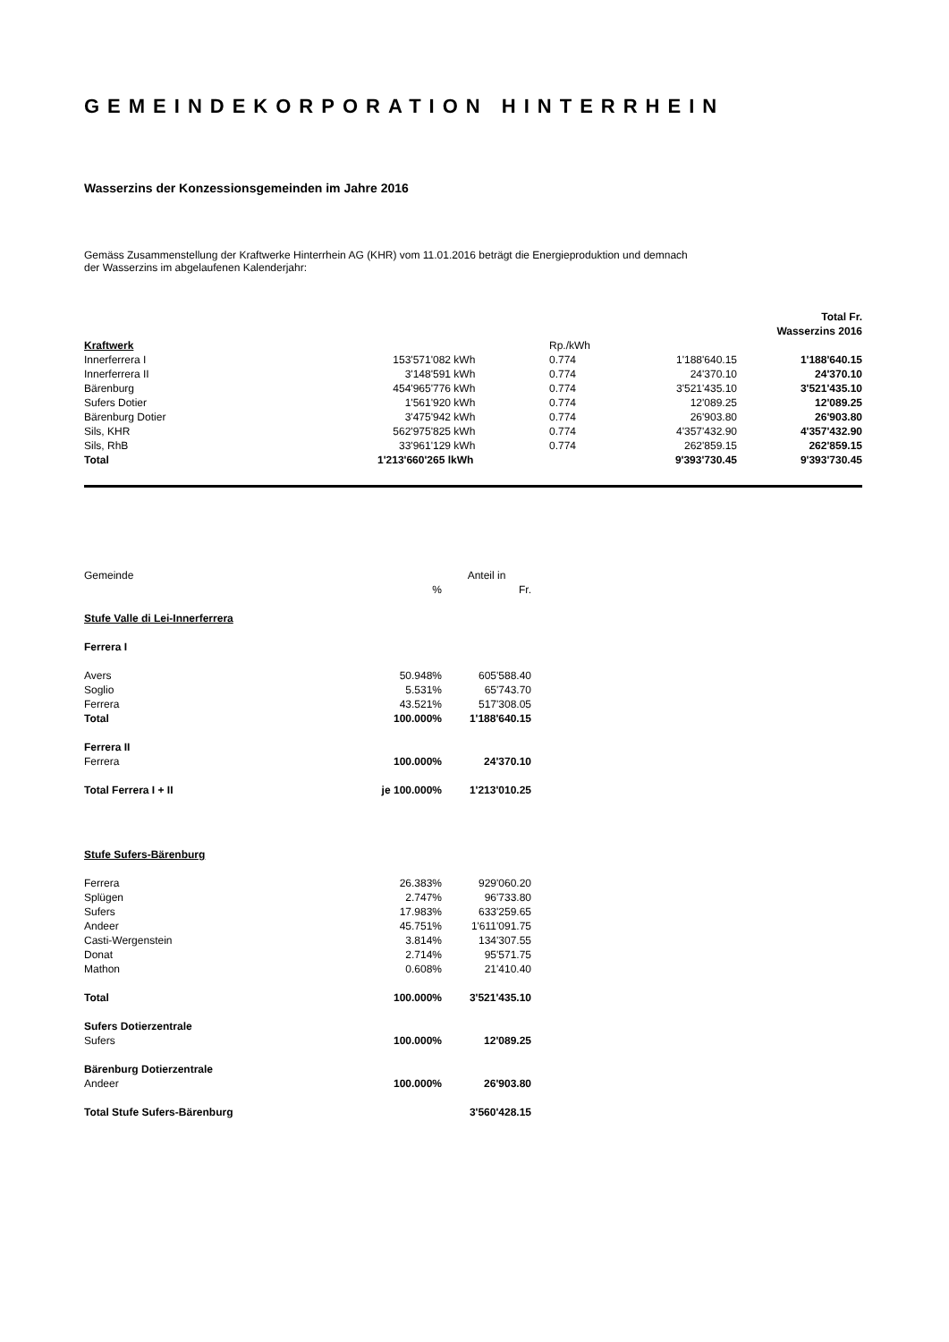GEMEINDEKORPORATION HINTERRHEIN
Wasserzins der Konzessionsgemeinden im Jahre 2016
Gemäss Zusammenstellung der Kraftwerke Hinterrhein AG (KHR) vom 11.01.2016 beträgt die Energieproduktion und demnach
der Wasserzins im abgelaufenen Kalenderjahr:
| | | | | | Total Fr. Wasserzins 2016 |
| Kraftwerk | | | Rp./kWh | | |
| Innerferrera I | 153'571'082 | kWh | 0.774 | 1'188'640.15 | 1'188'640.15 |
| Innerferrera II | 3'148'591 | kWh | 0.774 | 24'370.10 | 24'370.10 |
| Bärenburg | 454'965'776 | kWh | 0.774 | 3'521'435.10 | 3'521'435.10 |
| Sufers Dotier | 1'561'920 | kWh | 0.774 | 12'089.25 | 12'089.25 |
| Bärenburg Dotier | 3'475'942 | kWh | 0.774 | 26'903.80 | 26'903.80 |
| Sils, KHR | 562'975'825 | kWh | 0.774 | 4'357'432.90 | 4'357'432.90 |
| Sils, RhB | 33'961'129 | kWh | 0.774 | 262'859.15 | 262'859.15 |
| Total | 1'213'660'265 l | kWh | | 9'393'730.45 | 9'393'730.45 |
| Gemeinde | | Anteil in |
| | % | Fr. |
| Stufe Valle di Lei-Innerferrera | | |
| Ferrera I | | |
| Avers | 50.948% | 605'588.40 |
| Soglio | 5.531% | 65'743.70 |
| Ferrera | 43.521% | 517'308.05 |
| Total | 100.000% | 1'188'640.15 |
| Ferrera II | | |
| Ferrera | 100.000% | 24'370.10 |
| Total Ferrera I + II | je 100.000% | 1'213'010.25 |
| Stufe Sufers-Bärenburg | | |
| Ferrera | 26.383% | 929'060.20 |
| Splügen | 2.747% | 96'733.80 |
| Sufers | 17.983% | 633'259.65 |
| Andeer | 45.751% | 1'611'091.75 |
| Casti-Wergenstein | 3.814% | 134'307.55 |
| Donat | 2.714% | 95'571.75 |
| Mathon | 0.608% | 21'410.40 |
| Total | 100.000% | 3'521'435.10 |
| Sufers Dotierzentrale | | |
| Sufers | 100.000% | 12'089.25 |
| Bärenburg Dotierzentrale | | |
| Andeer | 100.000% | 26'903.80 |
| Total Stufe Sufers-Bärenburg | | 3'560'428.15 |